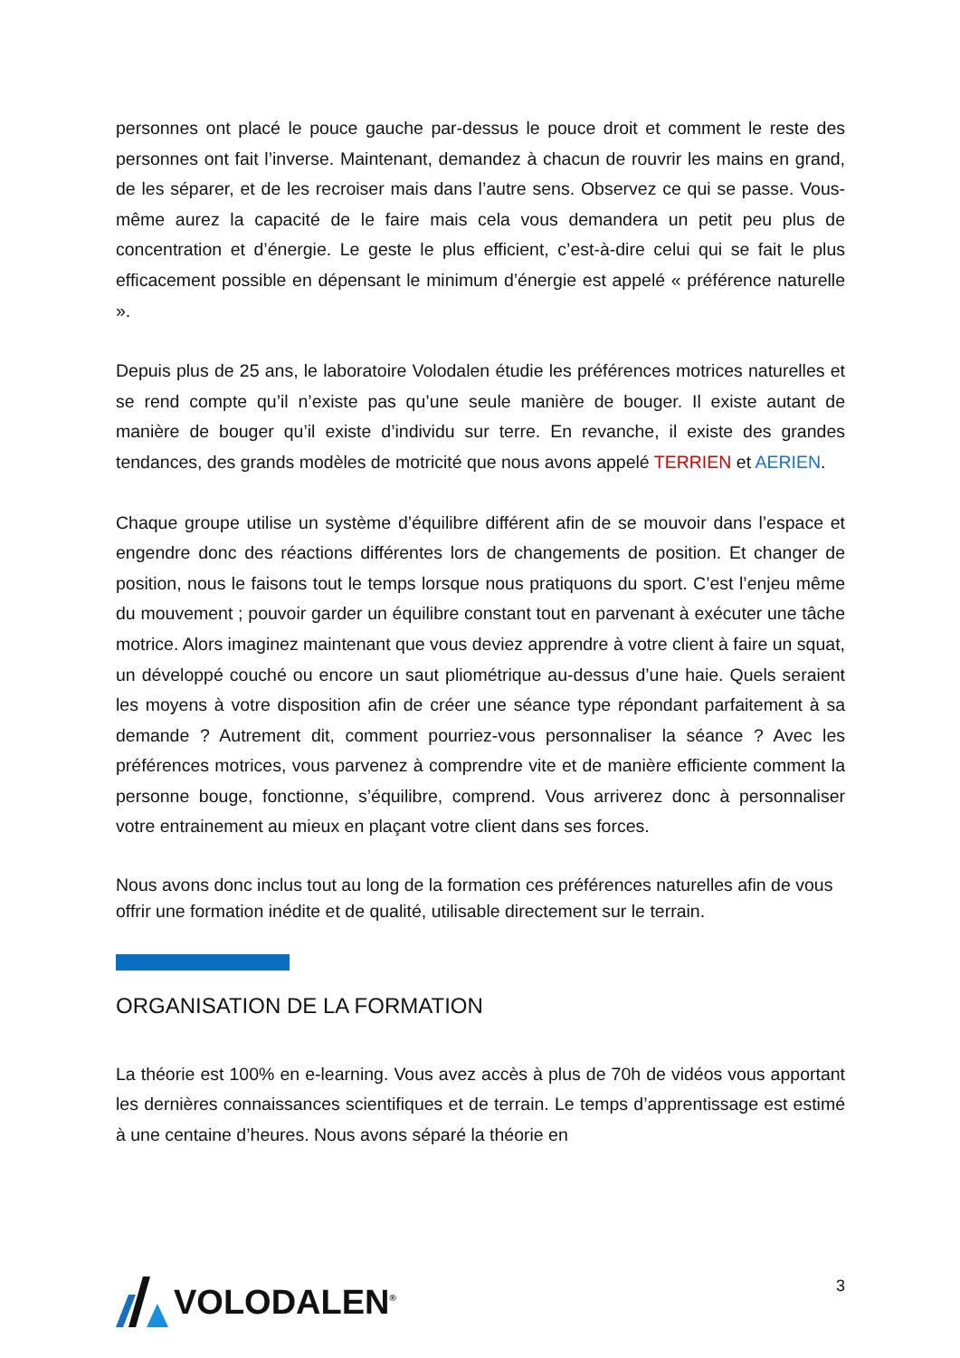personnes ont placé le pouce gauche par-dessus le pouce droit et comment le reste des personnes ont fait l’inverse. Maintenant, demandez à chacun de rouvrir les mains en grand, de les séparer, et de les recroiser mais dans l’autre sens. Observez ce qui se passe. Vous-même aurez la capacité de le faire mais cela vous demandera un petit peu plus de concentration et d’énergie. Le geste le plus efficient, c’est-à-dire celui qui se fait le plus efficacement possible en dépensant le minimum d’énergie est appelé « préférence naturelle ».
Depuis plus de 25 ans, le laboratoire Volodalen étudie les préférences motrices naturelles et se rend compte qu’il n’existe pas qu’une seule manière de bouger. Il existe autant de manière de bouger qu’il existe d’individu sur terre. En revanche, il existe des grandes tendances, des grands modèles de motricité que nous avons appelé TERRIEN et AERIEN.
Chaque groupe utilise un système d’équilibre différent afin de se mouvoir dans l’espace et engendre donc des réactions différentes lors de changements de position. Et changer de position, nous le faisons tout le temps lorsque nous pratiquons du sport. C’est l’enjeu même du mouvement ; pouvoir garder un équilibre constant tout en parvenant à exécuter une tâche motrice. Alors imaginez maintenant que vous deviez apprendre à votre client à faire un squat, un développé couché ou encore un saut pliométrique au-dessus d’une haie. Quels seraient les moyens à votre disposition afin de créer une séance type répondant parfaitement à sa demande ? Autrement dit, comment pourriez-vous personnaliser la séance ? Avec les préférences motrices, vous parvenez à comprendre vite et de manière efficiente comment la personne bouge, fonctionne, s’équilibre, comprend. Vous arriverez donc à personnaliser votre entrainement au mieux en plaçant votre client dans ses forces.
Nous avons donc inclus tout au long de la formation ces préférences naturelles afin de vous offrir une formation inédite et de qualité, utilisable directement sur le terrain.
ORGANISATION DE LA FORMATION
La théorie est 100% en e-learning. Vous avez accès à plus de 70h de vidéos vous apportant les dernières connaissances scientifiques et de terrain. Le temps d’apprentissage est estimé à une centaine d’heures. Nous avons séparé la théorie en
VOLODALEN<sup>®</sup>
3